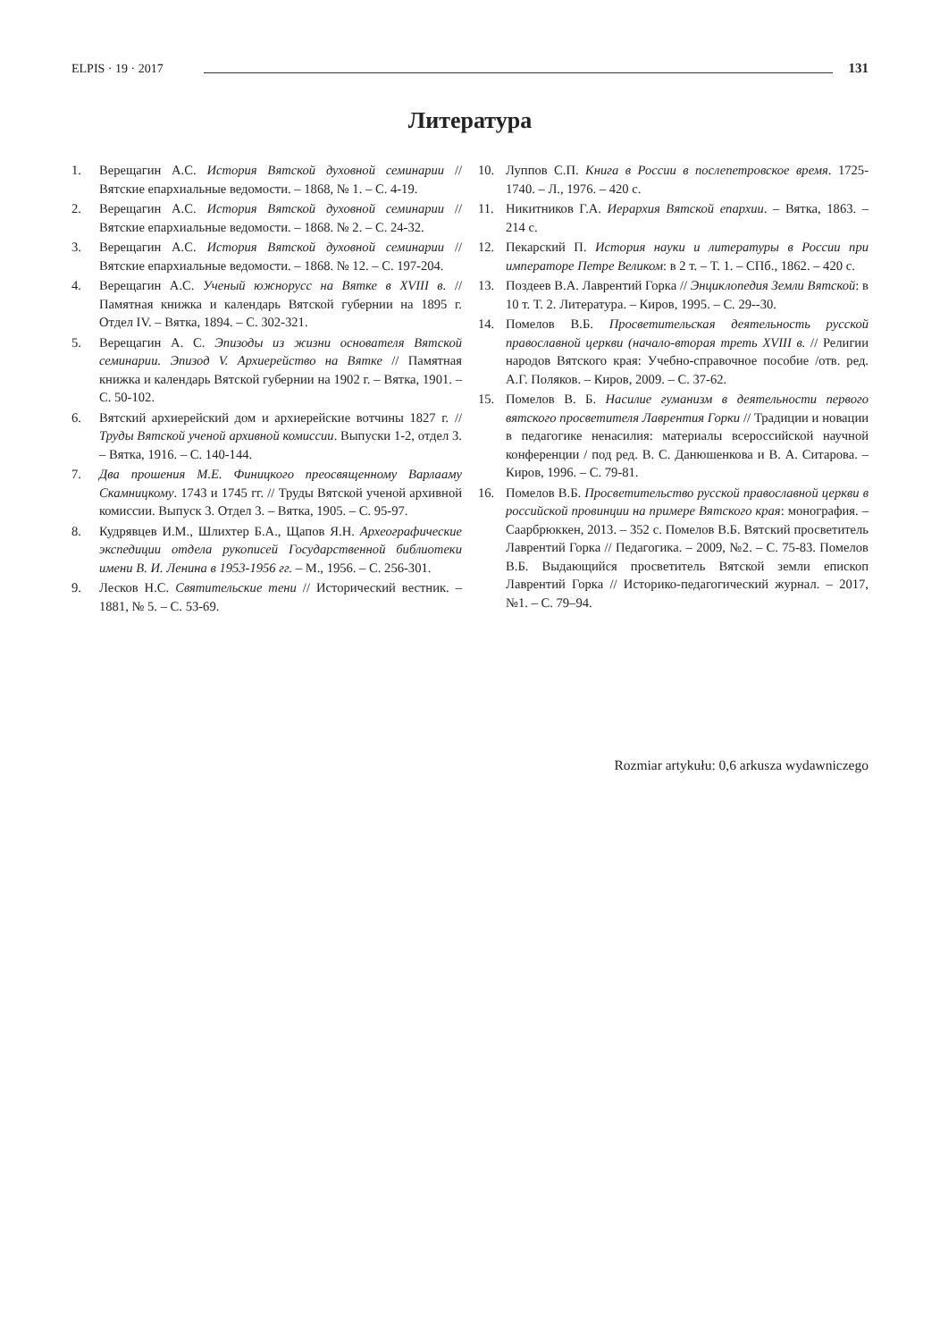ELPIS · 19 · 2017 131
Литература
1. Верещагин А.С. История Вятской духовной семинарии // Вятские епархиальные ведомости. – 1868, № 1. – С. 4-19.
2. Верещагин А.С. История Вятской духовной семинарии // Вятские епархиальные ведомости. – 1868. № 2. – С. 24-32.
3. Верещагин А.С. История Вятской духовной семинарии // Вятские епархиальные ведомости. – 1868. № 12. – С. 197-204.
4. Верещагин А.С. Ученый южнорусс на Вятке в XVIII в. // Памятная книжка и календарь Вятской губернии на 1895 г. Отдел IV. – Вятка, 1894. – С. 302-321.
5. Верещагин А. С. Эпизоды из жизни основателя Вятской семинарии. Эпизод V. Архиерейство на Вятке // Памятная книжка и календарь Вятской губернии на 1902 г. – Вятка, 1901. – С. 50-102.
6. Вятский архиерейский дом и архиерейские вотчины 1827 г. // Труды Вятской ученой архивной комиссии. Выпуски 1-2, отдел 3. – Вятка, 1916. – С. 140-144.
7. Два прошения М.Е. Финицкого преосвященному Варлааму Скамницкому. 1743 и 1745 гг. // Труды Вятской ученой архивной комиссии. Выпуск 3. Отдел 3. – Вятка, 1905. – С. 95-97.
8. Кудрявцев И.М., Шлихтер Б.А., Щапов Я.Н. Археографические экспедиции отдела рукописей Государственной библиотеки имени В. И. Ленина в 1953-1956 гг. – М., 1956. – С. 256-301.
9. Лесков Н.С. Святительские тени // Исторический вестник. – 1881, № 5. – С. 53-69.
10. Луппов С.П. Книга в России в послепетровское время. 1725-1740. – Л., 1976. – 420 с.
11. Никитников Г.А. Иерархия Вятской епархии. – Вятка, 1863. – 214 с.
12. Пекарский П. История науки и литературы в России при императоре Петре Великом: в 2 т. – Т. 1. – СПб., 1862. – 420 с.
13. Поздеев В.А. Лаврентий Горка // Энциклопедия Земли Вятской: в 10 т. Т. 2. Литература. – Киров, 1995. – С. 29--30.
14. Помелов В.Б. Просветительская деятельность русской православной церкви (начало-вторая треть XVIII в. // Религии народов Вятского края: Учебно-справочное пособие /отв. ред. А.Г. Поляков. – Киров, 2009. – С. 37-62.
15. Помелов В. Б. Насилие гуманизм в деятельности первого вятского просветителя Лаврентия Горки // Традиции и новации в педагогике ненасилия: материалы всероссийской научной конференции / под ред. В. С. Данюшенкова и В. А. Ситарова. – Киров, 1996. – С. 79-81.
16. Помелов В.Б. Просветительство русской православной церкви в российской провинции на примере Вятского края: монография. – Саарбрюккен, 2013. – 352 с. Помелов В.Б. Вятский просветитель Лаврентий Горка // Педагогика. – 2009, №2. – С. 75-83. Помелов В.Б. Выдающийся просветитель Вятской земли епископ Лаврентий Горка // Историко-педагогический журнал. – 2017, №1. – С. 79–94.
Rozmiar artykułu: 0,6 arkusza wydawniczego